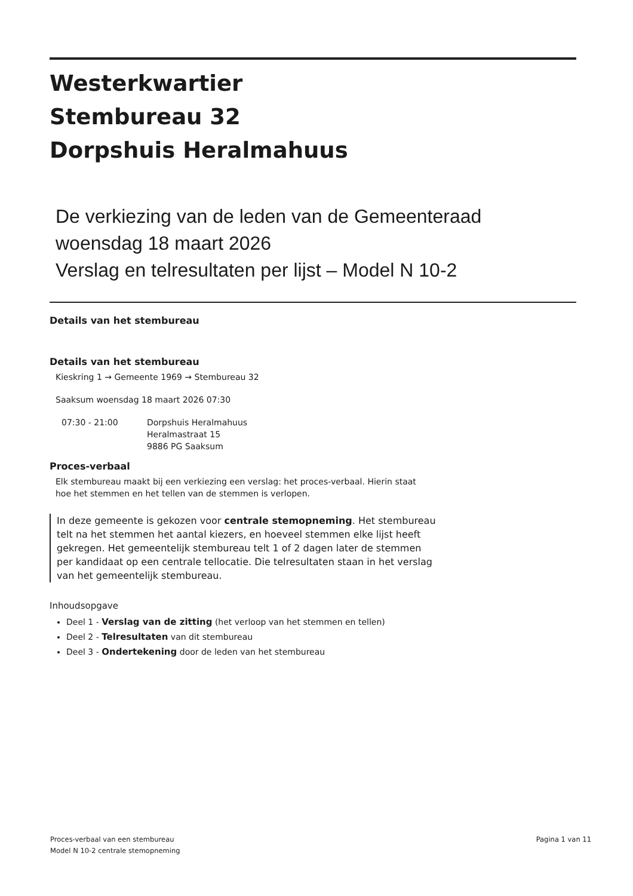Westerkwartier
Stembureau 32
Dorpshuis Heralmahuus
De verkiezing van de leden van de Gemeenteraad
woensdag 18 maart 2026
Verslag en telresultaten per lijst – Model N 10-2
Details van het stembureau
Details van het stembureau
Kieskring 1 → Gemeente 1969 → Stembureau 32
Saaksum woensdag 18 maart 2026 07:30
07:30 - 21:00 Dorpshuis Heralmahuus
Heralmastraat 15
9886 PG Saaksum
Proces-verbaal
Elk stembureau maakt bij een verkiezing een verslag: het proces-verbaal. Hierin staat
hoe het stemmen en het tellen van de stemmen is verlopen.
In deze gemeente is gekozen voor centrale stemopneming. Het stembureau telt na het stemmen het aantal kiezers, en hoeveel stemmen elke lijst heeft gekregen. Het gemeentelijk stembureau telt 1 of 2 dagen later de stemmen per kandidaat op een centrale tellocatie. Die telresultaten staan in het verslag van het gemeentelijk stembureau.
Inhoudsopgave
Deel 1 - Verslag van de zitting (het verloop van het stemmen en tellen)
Deel 2 - Telresultaten van dit stembureau
Deel 3 - Ondertekening door de leden van het stembureau
Proces-verbaal van een stembureau
Model N 10-2 centrale stemopneming
Pagina 1 van 11